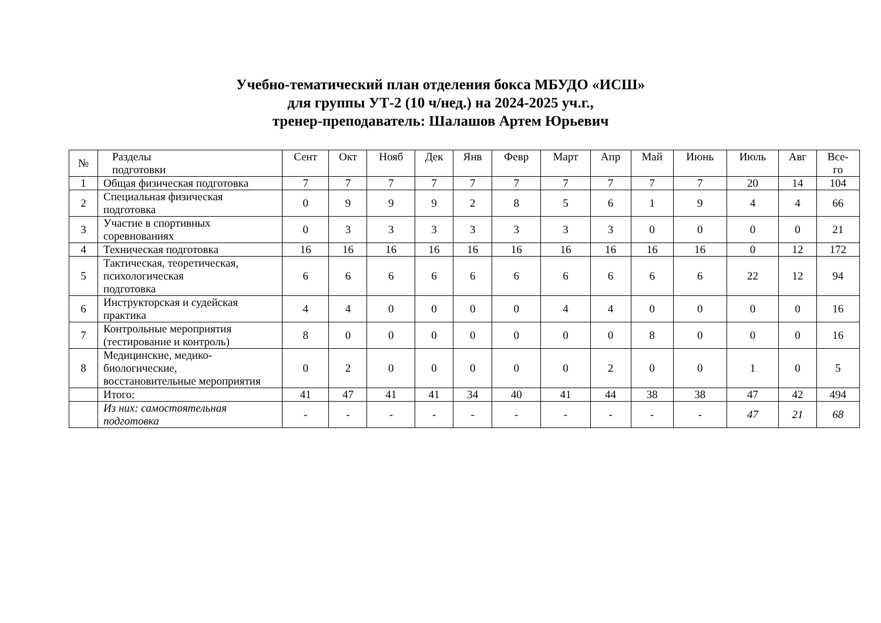Учебно-тематический план отделения бокса МБУДО «ИСШ»
для группы УТ-2 (10 ч/нед.) на 2024-2025 уч.г.,
тренер-преподаватель: Шалашов Артем Юрьевич
| № | Разделы подготовки | Сент | Окт | Нояб | Дек | Янв | Февр | Март | Апр | Май | Июнь | Июль | Авг | Все- го |
| --- | --- | --- | --- | --- | --- | --- | --- | --- | --- | --- | --- | --- | --- | --- |
| 1 | Общая физическая подготовка | 7 | 7 | 7 | 7 | 7 | 7 | 7 | 7 | 7 | 7 | 20 | 14 | 104 |
| 2 | Специальная физическая подготовка | 0 | 9 | 9 | 9 | 2 | 8 | 5 | 6 | 1 | 9 | 4 | 4 | 66 |
| 3 | Участие в спортивных соревнованиях | 0 | 3 | 3 | 3 | 3 | 3 | 3 | 3 | 0 | 0 | 0 | 0 | 21 |
| 4 | Техническая подготовка | 16 | 16 | 16 | 16 | 16 | 16 | 16 | 16 | 16 | 16 | 0 | 12 | 172 |
| 5 | Тактическая, теоретическая, психологическая подготовка | 6 | 6 | 6 | 6 | 6 | 6 | 6 | 6 | 6 | 6 | 22 | 12 | 94 |
| 6 | Инструкторская и судейская практика | 4 | 4 | 0 | 0 | 0 | 0 | 4 | 4 | 0 | 0 | 0 | 0 | 16 |
| 7 | Контрольные мероприятия (тестирование и контроль) | 8 | 0 | 0 | 0 | 0 | 0 | 0 | 0 | 8 | 0 | 0 | 0 | 16 |
| 8 | Медицинские, медико- биологические, восстановительные мероприятия | 0 | 2 | 0 | 0 | 0 | 0 | 0 | 2 | 0 | 0 | 1 | 0 | 5 |
| | Итого: | 41 | 47 | 41 | 41 | 34 | 40 | 41 | 44 | 38 | 38 | 47 | 42 | 494 |
| | Из них: самостоятельная подготовка | - | - | - | - | - | - | - | - | - | - | 47 | 21 | 68 |